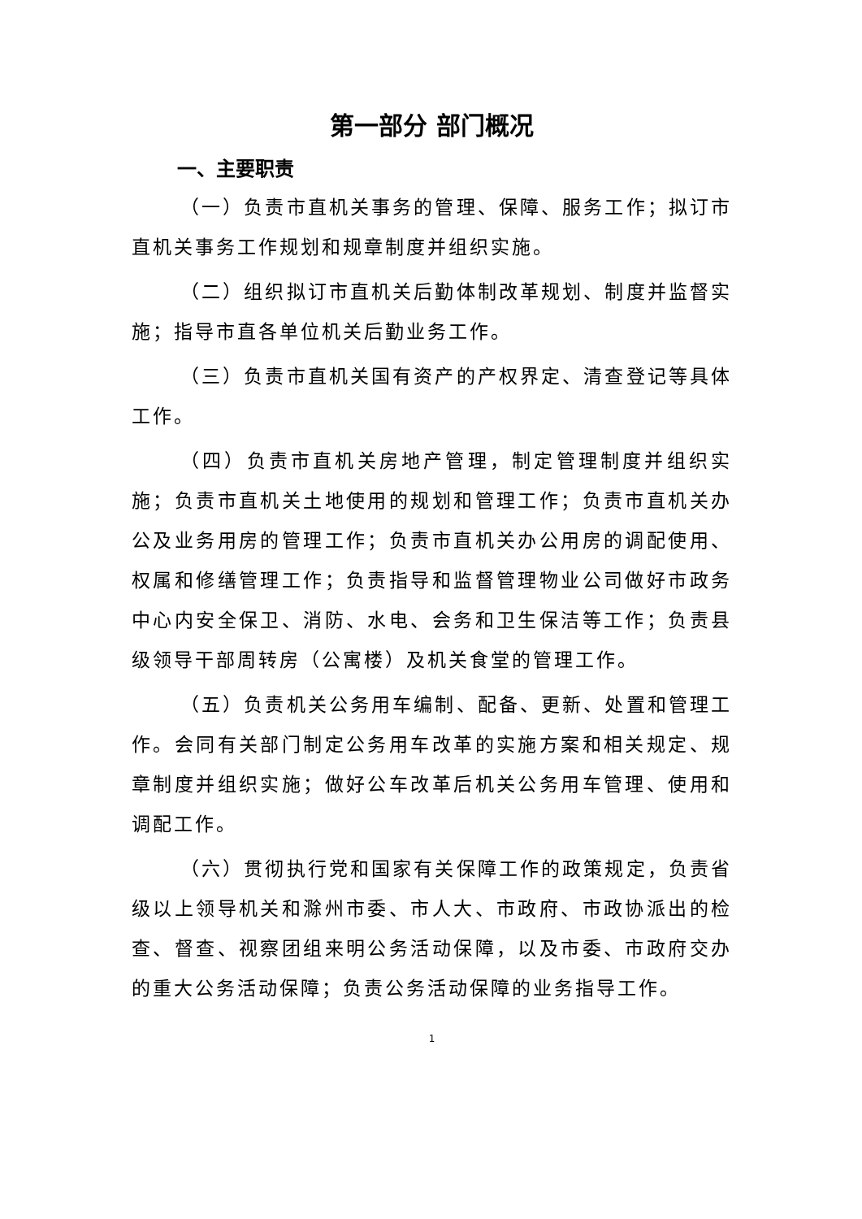第一部分 部门概况
一、主要职责
（一）负责市直机关事务的管理、保障、服务工作；拟订市直机关事务工作规划和规章制度并组织实施。
（二）组织拟订市直机关后勤体制改革规划、制度并监督实施；指导市直各单位机关后勤业务工作。
（三）负责市直机关国有资产的产权界定、清查登记等具体工作。
（四）负责市直机关房地产管理，制定管理制度并组织实施；负责市直机关土地使用的规划和管理工作；负责市直机关办公及业务用房的管理工作；负责市直机关办公用房的调配使用、权属和修缮管理工作；负责指导和监督管理物业公司做好市政务中心内安全保卫、消防、水电、会务和卫生保洁等工作；负责县级领导干部周转房（公寓楼）及机关食堂的管理工作。
（五）负责机关公务用车编制、配备、更新、处置和管理工作。会同有关部门制定公务用车改革的实施方案和相关规定、规章制度并组织实施；做好公车改革后机关公务用车管理、使用和调配工作。
（六）贯彻执行党和国家有关保障工作的政策规定，负责省级以上领导机关和滁州市委、市人大、市政府、市政协派出的检查、督查、视察团组来明公务活动保障，以及市委、市政府交办的重大公务活动保障；负责公务活动保障的业务指导工作。
1